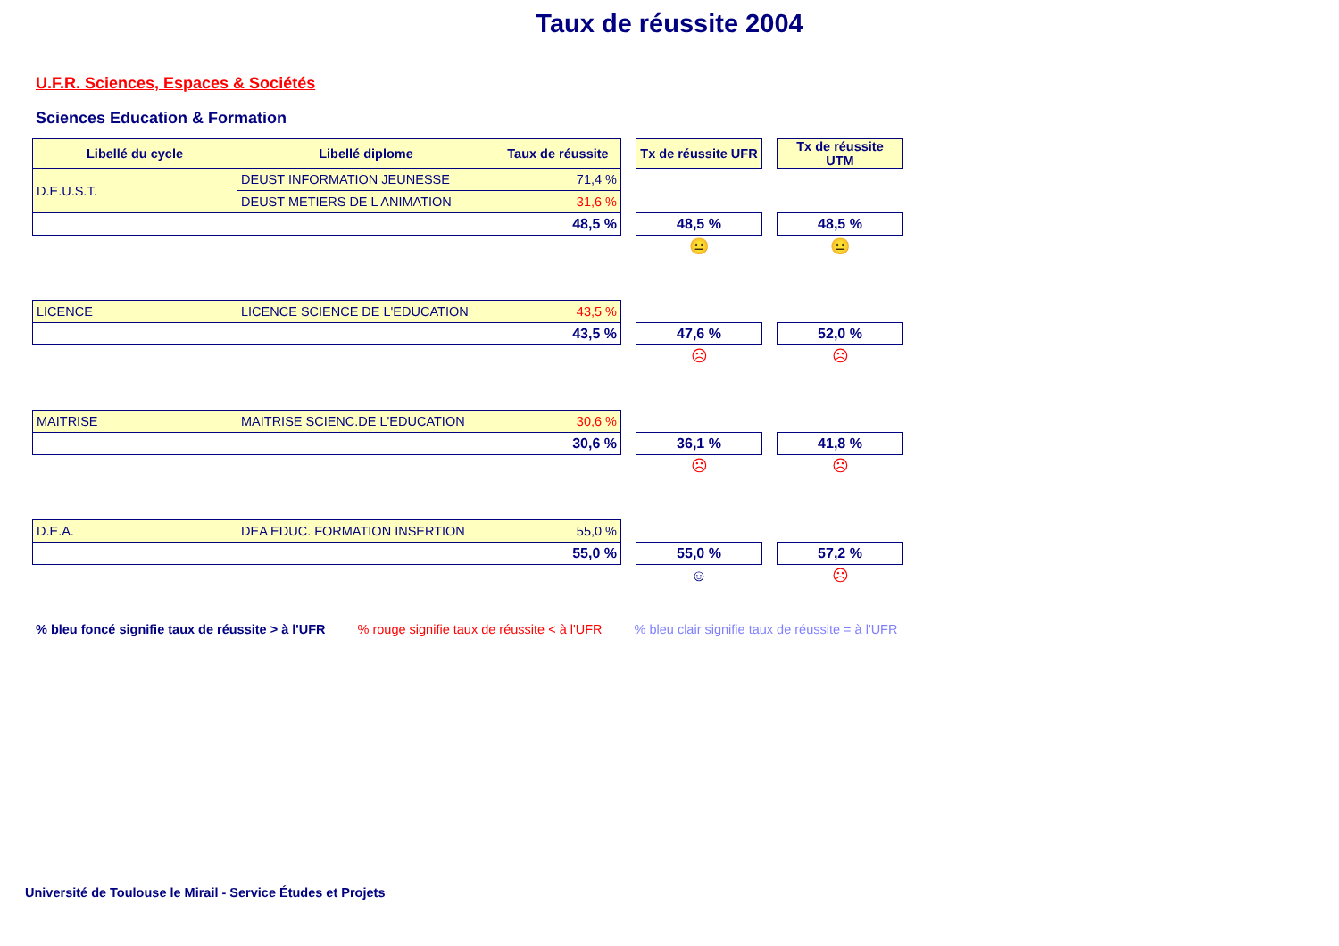Taux de réussite 2004
U.F.R. Sciences, Espaces & Sociétés
Sciences Education & Formation
| Libellé du cycle | Libellé diplome | Taux de réussite | | Tx de réussite UFR | | Tx de réussite UTM |
| D.E.U.S.T. | DEUST INFORMATION JEUNESSE | 71,4 % | | | | |
| | DEUST METIERS DE L ANIMATION | 31,6 % | | | | |
| | | 48,5 % | | 48,5 % | | 48,5 % |
| | | | | 😐 | | 😐 |
| LICENCE | LICENCE SCIENCE DE L'EDUCATION | 43,5 % | | | | |
| | | 43,5 % | | 47,6 % | | 52,0 % |
| | | | | ☹ | | ☹ |
| MAITRISE | MAITRISE SCIENC.DE L'EDUCATION | 30,6 % | | | | |
| | | 30,6 % | | 36,1 % | | 41,8 % |
| | | | | ☹ | | ☹ |
| D.E.A. | DEA EDUC. FORMATION INSERTION | 55,0 % | | | | |
| | | 55,0 % | | 55,0 % | | 57,2 % |
| | | | | ☺ | | ☹ |
% bleu foncé signifie taux de réussite > à l'UFR % rouge signifie taux de réussite < à l'UFR % bleu clair signifie taux de réussite = à l'UFR
Université de Toulouse le Mirail - Service Études et Projets